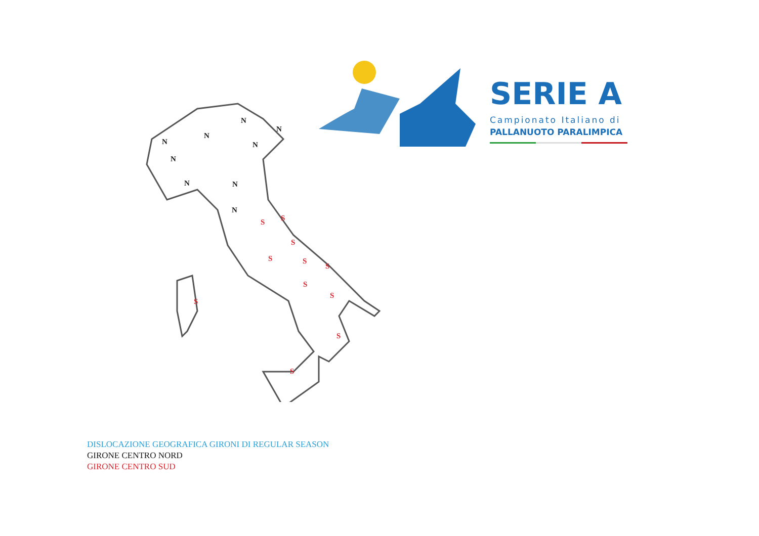N
N
N
N
N
N
N N
N
S S
S
S S
S
S
S
S
S
S
SERIE A
Campionato Italiano di
PALLANUOTO PARALIMPICA
DISLOCAZIONE GEOGRAFICA GIRONI DI REGULAR SEASON
GIRONE CENTRO NORD
GIRONE CENTRO SUD